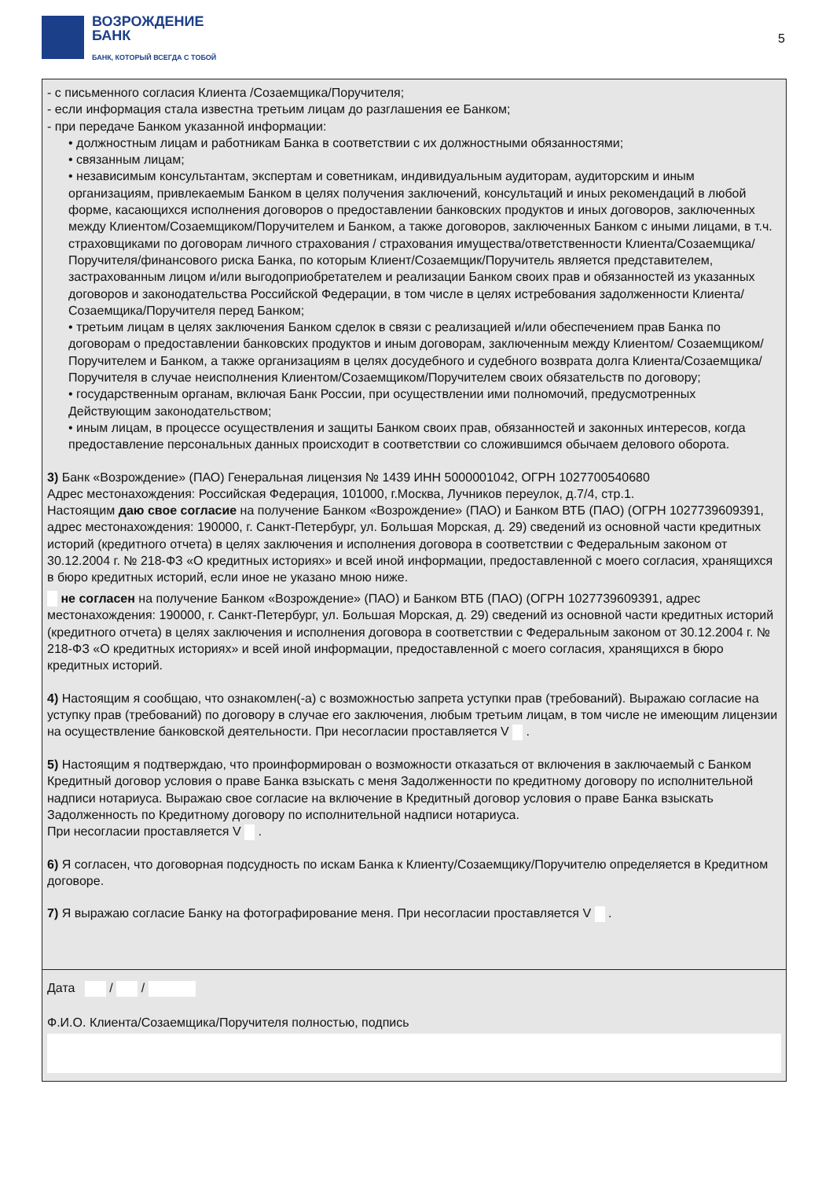ВОЗРОЖДЕНИЕ
БАНК
БАНК, КОТОРЫЙ ВСЕГДА С ТОБОЙ
5
- с письменного согласия Клиента /Созаемщика/Поручителя;
- если информация стала известна третьим лицам до разглашения ее Банком;
- при передаче Банком указанной информации:
• должностным лицам и работникам Банка в соответствии с их должностными обязанностями;
• связанным лицам;
• независимым консультантам, экспертам и советникам, индивидуальным аудиторам, аудиторским и иным организациям, привлекаемым Банком в целях получения заключений, консультаций и иных рекомендаций в любой форме, касающихся исполнения договоров о предоставлении банковских продуктов и иных договоров, заключенных между Клиентом/Созаемщиком/Поручителем и Банком, а также договоров, заключенных Банком с иными лицами, в т.ч. страховщиками по договорам личного страхования / страхования имущества/ответственности Клиента/Созаемщика/Поручителя/финансового риска Банка, по которым Клиент/Созаемщик/Поручитель является представителем, застрахованным лицом и/или выгодоприобретателем и реализации Банком своих прав и обязанностей из указанных договоров и законодательства Российской Федерации, в том числе в целях истребования задолженности Клиента/ Созаемщика/Поручителя перед Банком;
• третьим лицам в целях заключения Банком сделок в связи с реализацией и/или обеспечением прав Банка по договорам о предоставлении банковских продуктов и иным договорам, заключенным между Клиентом/ Созаемщиком/Поручителем и Банком, а также организациям в целях досудебного и судебного возврата долга Клиента/Созаемщика/Поручителя в случае неисполнения Клиентом/Созаемщиком/Поручителем своих обязательств по договору;
• государственным органам, включая Банк России, при осуществлении ими полномочий, предусмотренных Действующим законодательством;
• иным лицам, в процессе осуществления и защиты Банком своих прав, обязанностей и законных интересов, когда предоставление персональных данных происходит в соответствии со сложившимся обычаем делового оборота.
3) Банк «Возрождение» (ПАО) Генеральная лицензия № 1439 ИНН 5000001042, ОГРН 1027700540680
Адрес местонахождения: Российская Федерация, 101000, г.Москва, Лучников переулок, д.7/4, стр.1.
Настоящим даю свое согласие на получение Банком «Возрождение» (ПАО) и Банком ВТБ (ПАО) (ОГРН 1027739609391, адрес местонахождения: 190000, г. Санкт-Петербург, ул. Большая Морская, д. 29) сведений из основной части кредитных историй (кредитного отчета) в целях заключения и исполнения договора в соответствии с Федеральным законом от 30.12.2004 г. № 218-ФЗ «О кредитных историях» и всей иной информации, предоставленной с моего согласия, хранящихся в бюро кредитных историй, если иное не указано мною ниже.
не согласен на получение Банком «Возрождение» (ПАО) и Банком ВТБ (ПАО) (ОГРН 1027739609391, адрес местонахождения: 190000, г. Санкт-Петербург, ул. Большая Морская, д. 29) сведений из основной части кредитных историй (кредитного отчета) в целях заключения и исполнения договора в соответствии с Федеральным законом от 30.12.2004 г. № 218-ФЗ «О кредитных историях» и всей иной информации, предоставленной с моего согласия, хранящихся в бюро кредитных историй.
4) Настоящим я сообщаю, что ознакомлен(-а) с возможностью запрета уступки прав (требований). Выражаю согласие на уступку прав (требований) по договору в случае его заключения, любым третьим лицам, в том числе не имеющим лицензии на осуществление банковской деятельности. При несогласии проставляется V .
5) Настоящим я подтверждаю, что проинформирован о возможности отказаться от включения в заключаемый с Банком Кредитный договор условия о праве Банка взыскать с меня Задолженности по кредитному договору по исполнительной надписи нотариуса. Выражаю свое согласие на включение в Кредитный договор условия о праве Банка взыскать Задолженность по Кредитному договору по исполнительной надписи нотариуса.
При несогласии проставляется V .
6) Я согласен, что договорная подсудность по искам Банка к Клиенту/Созаемщику/Поручителю определяется в Кредитном договоре.
7) Я выражаю согласие Банку на фотографирование меня. При несогласии проставляется V .
Дата / /
Ф.И.О. Клиента/Созаемщика/Поручителя полностью, подпись